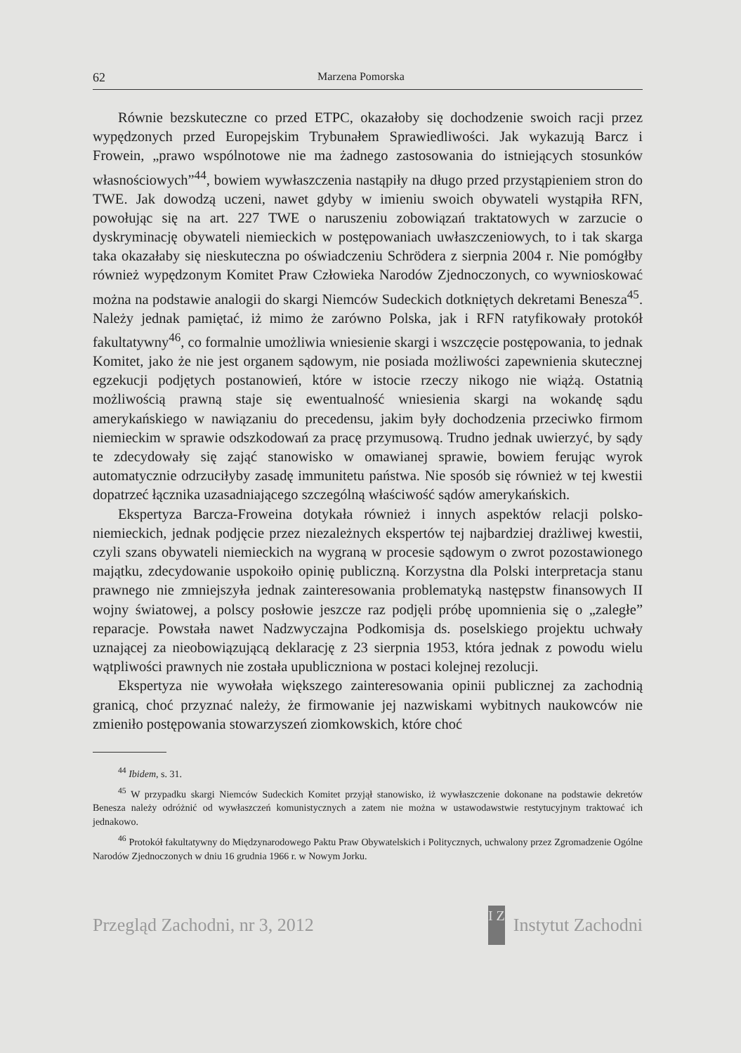62 Marzena Pomorska
Równie bezskuteczne co przed ETPC, okazałoby się dochodzenie swoich racji przez wypędzonych przed Europejskim Trybunałem Sprawiedliwości. Jak wykazują Barcz i Frowein, „prawo wspólnotowe nie ma żadnego zastosowania do istniejących stosunków własnościowych”<sup>44</sup>, bowiem wywłaszczenia nastąpiły na długo przed przystąpieniem stron do TWE. Jak dowodzą uczeni, nawet gdyby w imieniu swoich obywateli wystąpiła RFN, powołując się na art. 227 TWE o naruszeniu zobowiązań traktatowych w zarzucie o dyskryminację obywateli niemieckich w postępowaniach uwłaszczeniowych, to i tak skarga taka okazałaby się nieskuteczna po oświadczeniu Schrödera z sierpnia 2004 r. Nie pomógłby również wypędzonym Komitet Praw Człowieka Narodów Zjednoczonych, co wywnioskować można na podstawie analogii do skargi Niemców Sudeckich dotkniętych dekretami Benesza<sup>45</sup>. Należy jednak pamiętać, iż mimo że zarówno Polska, jak i RFN ratyfikowały protokół fakultatywny<sup>46</sup>, co formalnie umożliwia wniesienie skargi i wszczęcie postępowania, to jednak Komitet, jako że nie jest organem sądowym, nie posiada możliwości zapewnienia skutecznej egzekucji podjętych postanowień, które w istocie rzeczy nikogo nie wiążą. Ostatnią możliwością prawną staje się ewentualność wniesienia skargi na wokandę sądu amerykańskiego w nawiązaniu do precedensu, jakim były dochodzenia przeciwko firmom niemieckim w sprawie odszkodowań za pracę przymusową. Trudno jednak uwierzyć, by sądy te zdecydowały się zająć stanowisko w omawianej sprawie, bowiem ferując wyrok automatycznie odrzuciłyby zasadę immunitetu państwa. Nie sposób się również w tej kwestii dopatrzeć łącznika uzasadniającego szczególną właściwość sądów amerykańskich.
Ekspertyza Barcza-Froweina dotykała również i innych aspektów relacji polsko-niemieckich, jednak podjęcie przez niezależnych ekspertów tej najbardziej drażliwej kwestii, czyli szans obywateli niemieckich na wygraną w procesie sądowym o zwrot pozostawionego majątku, zdecydowanie uspokoiło opinię publiczną. Korzystna dla Polski interpretacja stanu prawnego nie zmniejszyła jednak zainteresowania problematyką następstw finansowych II wojny światowej, a polscy posłowie jeszcze raz podjęli próbę upomnienia się o „zaległe” reparacje. Powstała nawet Nadzwyczajna Podkomisja ds. poselskiego projektu uchwały uznającej za nieobowiązującą deklarację z 23 sierpnia 1953, która jednak z powodu wielu wątpliwości prawnych nie została upubliczniona w postaci kolejnej rezolucji.
Ekspertyza nie wywołała większego zainteresowania opinii publicznej za zachodnią granicą, choć przyznać należy, że firmowanie jej nazwiskami wybitnych naukowców nie zmieniło postępowania stowarzyszeń ziomkowskich, które choć
<sup>44</sup> Ibidem, s. 31.
<sup>45</sup> W przypadku skargi Niemców Sudeckich Komitet przyjął stanowisko, iż wywłaszczenie dokonane na podstawie dekretów Benesza należy odróżnić od wywłaszczeń komunistycznych a zatem nie można w ustawodawstwie restytucyjnym traktować ich jednakowo.
<sup>46</sup> Protokół fakultatywny do Międzynarodowego Paktu Praw Obywatelskich i Politycznych, uchwalony przez Zgromadzenie Ogólne Narodów Zjednoczonych w dniu 16 grudnia 1966 r. w Nowym Jorku.
Przegląd Zachodni, nr 3, 2012 I Z Instytut Zachodni